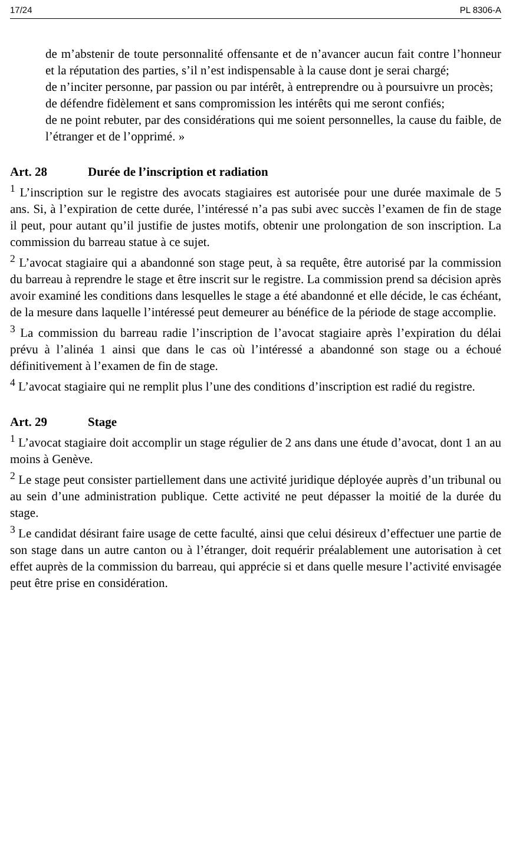17/24 PL 8306-A
de m’abstenir de toute personnalité offensante et de n’avancer aucun fait contre l’honneur et la réputation des parties, s’il n’est indispensable à la cause dont je serai chargé;
de n’inciter personne, par passion ou par intérêt, à entreprendre ou à poursuivre un procès;
de défendre fidèlement et sans compromission les intérêts qui me seront confiés;
de ne point rebuter, par des considérations qui me soient personnelles, la cause du faible, de l’étranger et de l’opprimé. »
Art. 28 Durée de l’inscription et radiation
<sup>1</sup> L’inscription sur le registre des avocats stagiaires est autorisée pour une durée maximale de 5 ans. Si, à l’expiration de cette durée, l’intéressé n’a pas subi avec succès l’examen de fin de stage il peut, pour autant qu’il justifie de justes motifs, obtenir une prolongation de son inscription. La commission du barreau statue à ce sujet.
<sup>2</sup> L’avocat stagiaire qui a abandonné son stage peut, à sa requête, être autorisé par la commission du barreau à reprendre le stage et être inscrit sur le registre. La commission prend sa décision après avoir examiné les conditions dans lesquelles le stage a été abandonné et elle décide, le cas échéant, de la mesure dans laquelle l’intéressé peut demeurer au bénéfice de la période de stage accomplie.
<sup>3</sup> La commission du barreau radie l’inscription de l’avocat stagiaire après l’expiration du délai prévu à l’alinéa 1 ainsi que dans le cas où l’intéressé a abandonné son stage ou a échoué définitivement à l’examen de fin de stage.
<sup>4</sup> L’avocat stagiaire qui ne remplit plus l’une des conditions d’inscription est radié du registre.
Art. 29 Stage
<sup>1</sup> L’avocat stagiaire doit accomplir un stage régulier de 2 ans dans une étude d’avocat, dont 1 an au moins à Genève.
<sup>2</sup> Le stage peut consister partiellement dans une activité juridique déployée auprès d’un tribunal ou au sein d’une administration publique. Cette activité ne peut dépasser la moitié de la durée du stage.
<sup>3</sup> Le candidat désirant faire usage de cette faculté, ainsi que celui désireux d’effectuer une partie de son stage dans un autre canton ou à l’étranger, doit requérir préalablement une autorisation à cet effet auprès de la commission du barreau, qui apprécie si et dans quelle mesure l’activité envisagée peut être prise en considération.